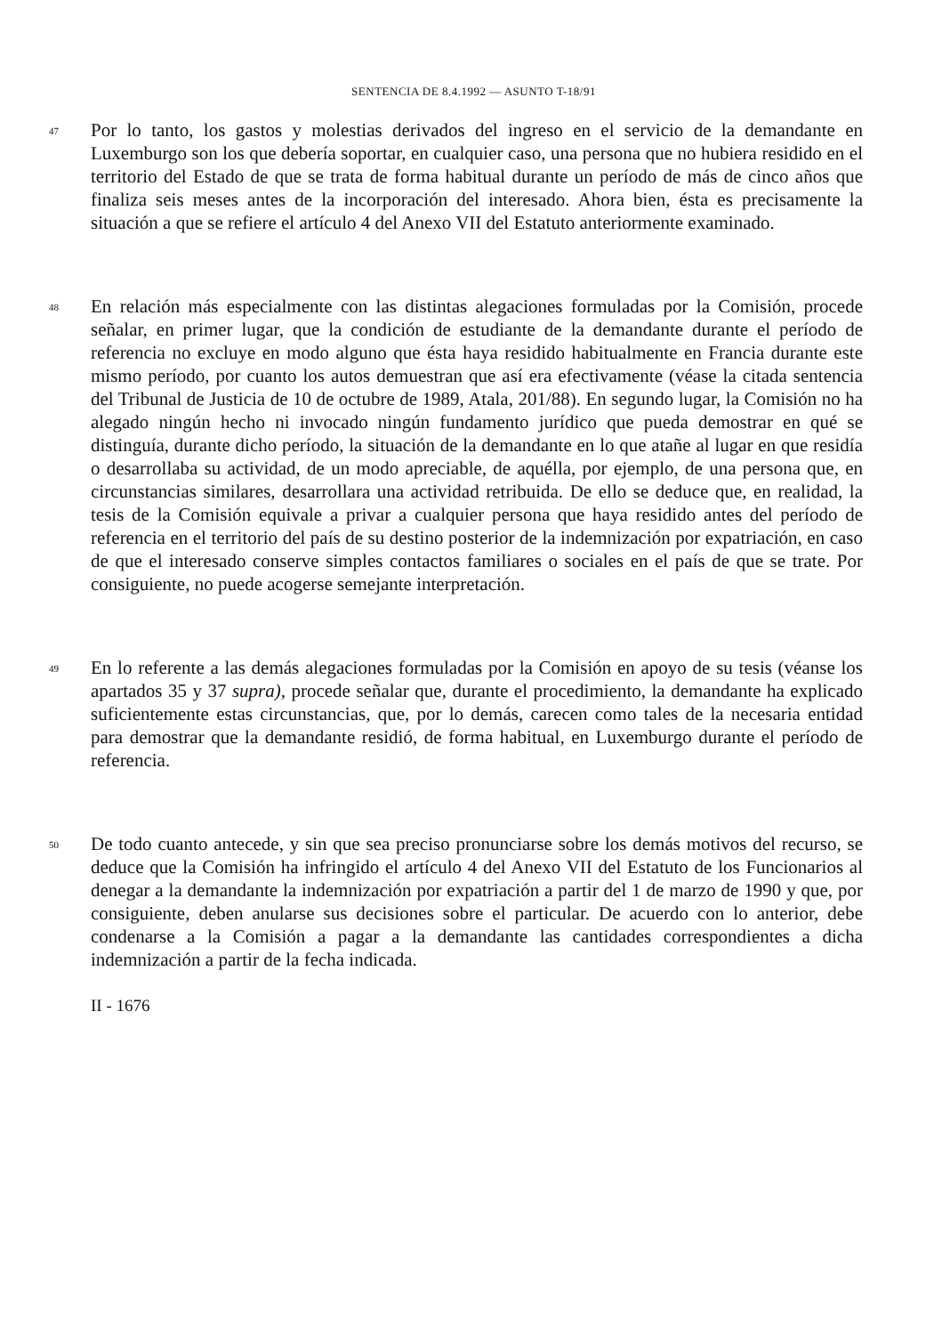SENTENCIA DE 8.4.1992 — ASUNTO T-18/91
47
Por lo tanto, los gastos y molestias derivados del ingreso en el servicio de la demandante en Luxemburgo son los que debería soportar, en cualquier caso, una persona que no hubiera residido en el territorio del Estado de que se trata de forma habitual durante un período de más de cinco años que finaliza seis meses antes de la incorporación del interesado. Ahora bien, ésta es precisamente la situación a que se refiere el artículo 4 del Anexo VII del Estatuto anteriormente examinado.
48
En relación más especialmente con las distintas alegaciones formuladas por la Comisión, procede señalar, en primer lugar, que la condición de estudiante de la demandante durante el período de referencia no excluye en modo alguno que ésta haya residido habitualmente en Francia durante este mismo período, por cuanto los autos demuestran que así era efectivamente (véase la citada sentencia del Tribunal de Justicia de 10 de octubre de 1989, Atala, 201/88). En segundo lugar, la Comisión no ha alegado ningún hecho ni invocado ningún fundamento jurídico que pueda demostrar en qué se distinguía, durante dicho período, la situación de la demandante en lo que atañe al lugar en que residía o desarrollaba su actividad, de un modo apreciable, de aquélla, por ejemplo, de una persona que, en circunstancias similares, desarrollara una actividad retribuida. De ello se deduce que, en realidad, la tesis de la Comisión equivale a privar a cualquier persona que haya residido antes del período de referencia en el territorio del país de su destino posterior de la indemnización por expatriación, en caso de que el interesado conserve simples contactos familiares o sociales en el país de que se trate. Por consiguiente, no puede acogerse semejante interpretación.
49
En lo referente a las demás alegaciones formuladas por la Comisión en apoyo de su tesis (véanse los apartados 35 y 37 supra), procede señalar que, durante el procedimiento, la demandante ha explicado suficientemente estas circunstancias, que, por lo demás, carecen como tales de la necesaria entidad para demostrar que la demandante residió, de forma habitual, en Luxemburgo durante el período de referencia.
50
De todo cuanto antecede, y sin que sea preciso pronunciarse sobre los demás motivos del recurso, se deduce que la Comisión ha infringido el artículo 4 del Anexo VII del Estatuto de los Funcionarios al denegar a la demandante la indemnización por expatriación a partir del 1 de marzo de 1990 y que, por consiguiente, deben anularse sus decisiones sobre el particular. De acuerdo con lo anterior, debe condenarse a la Comisión a pagar a la demandante las cantidades correspondientes a dicha indemnización a partir de la fecha indicada.
II - 1676